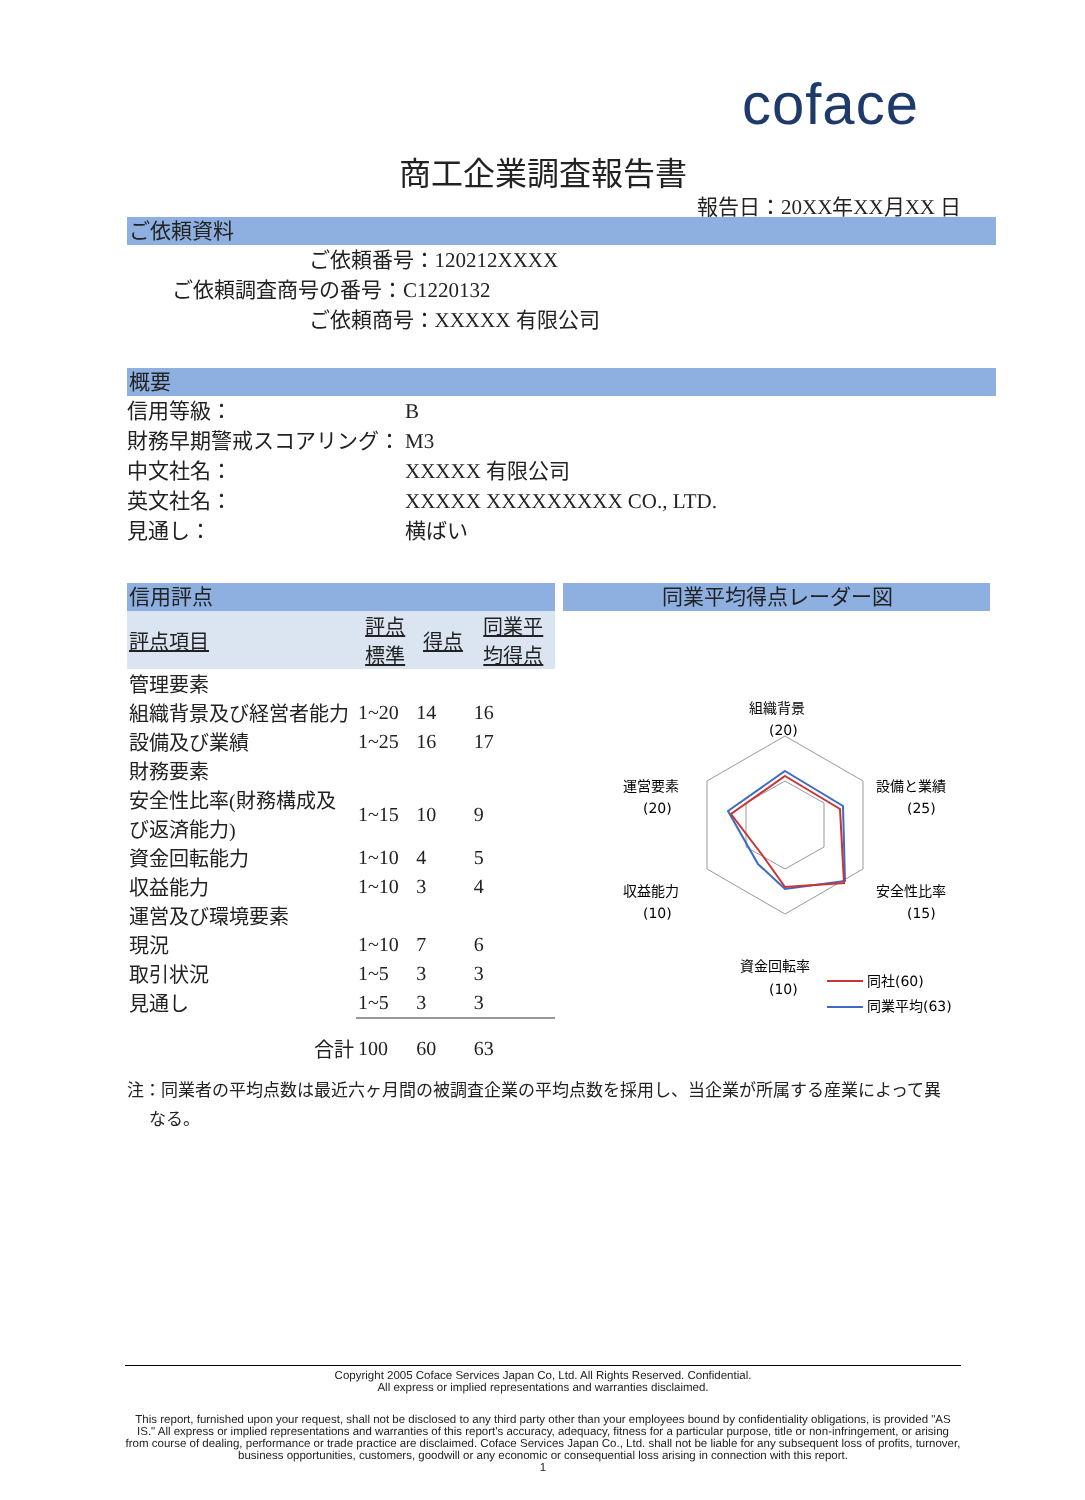coface
商工企業調査報告書
報告日：20XX年XX月XX 日
ご依頼資料
ご依頼番号：120212XXXX
ご依頼調査商号の番号：C1220132
ご依頼商号：XXXXX 有限公司
概要
信用等級： B
財務早期警戒スコアリング： M3
中文社名： XXXXX 有限公司
英文社名： XXXXX XXXXXXXXX CO., LTD.
見通し： 横ばい
信用評点
| 評点項目 | 評点 標準 | 得点 | 同業平 均得点 |
| --- | --- | --- | --- |
| 管理要素 | | | |
| 組織背景及び経営者能力 | 1~20 | 14 | 16 |
| 設備及び業績 | 1~25 | 16 | 17 |
| 財務要素 | | | |
| 安全性比率(財務構成及び返済能力) | 1~15 | 10 | 9 |
| 資金回転能力 | 1~10 | 4 | 5 |
| 収益能力 | 1~10 | 3 | 4 |
| 運営及び環境要素 | | | |
| 現況 | 1~10 | 7 | 6 |
| 取引状況 | 1~5 | 3 | 3 |
| 見通し | 1~5 | 3 | 3 |
| 合計 | 100 | 60 | 63 |
同業平均得点レーダー図
組織背景
(20)
運営要素
(20)
設備と業績
(25)
収益能力
(10)
安全性比率
(15)
資金回転率
(10)
同社(60)
同業平均(63)
注：同業者の平均点数は最近六ヶ月間の被調査企業の平均点数を採用し、当企業が所属する産業によって異
なる。
Copyright 2005 Coface Services Japan Co, Ltd. All Rights Reserved. Confidential.
All express or implied representations and warranties disclaimed.
This report, furnished upon your request, shall not be disclosed to any third party other than your employees bound by confidentiality obligations, is provided "AS IS." All express or implied representations and warranties of this report's accuracy, adequacy, fitness for a particular purpose, title or non-infringement, or arising from course of dealing, performance or trade practice are disclaimed. Coface Services Japan Co., Ltd. shall not be liable for any subsequent loss of profits, turnover, business opportunities, customers, goodwill or any economic or consequential loss arising in connection with this report.
1